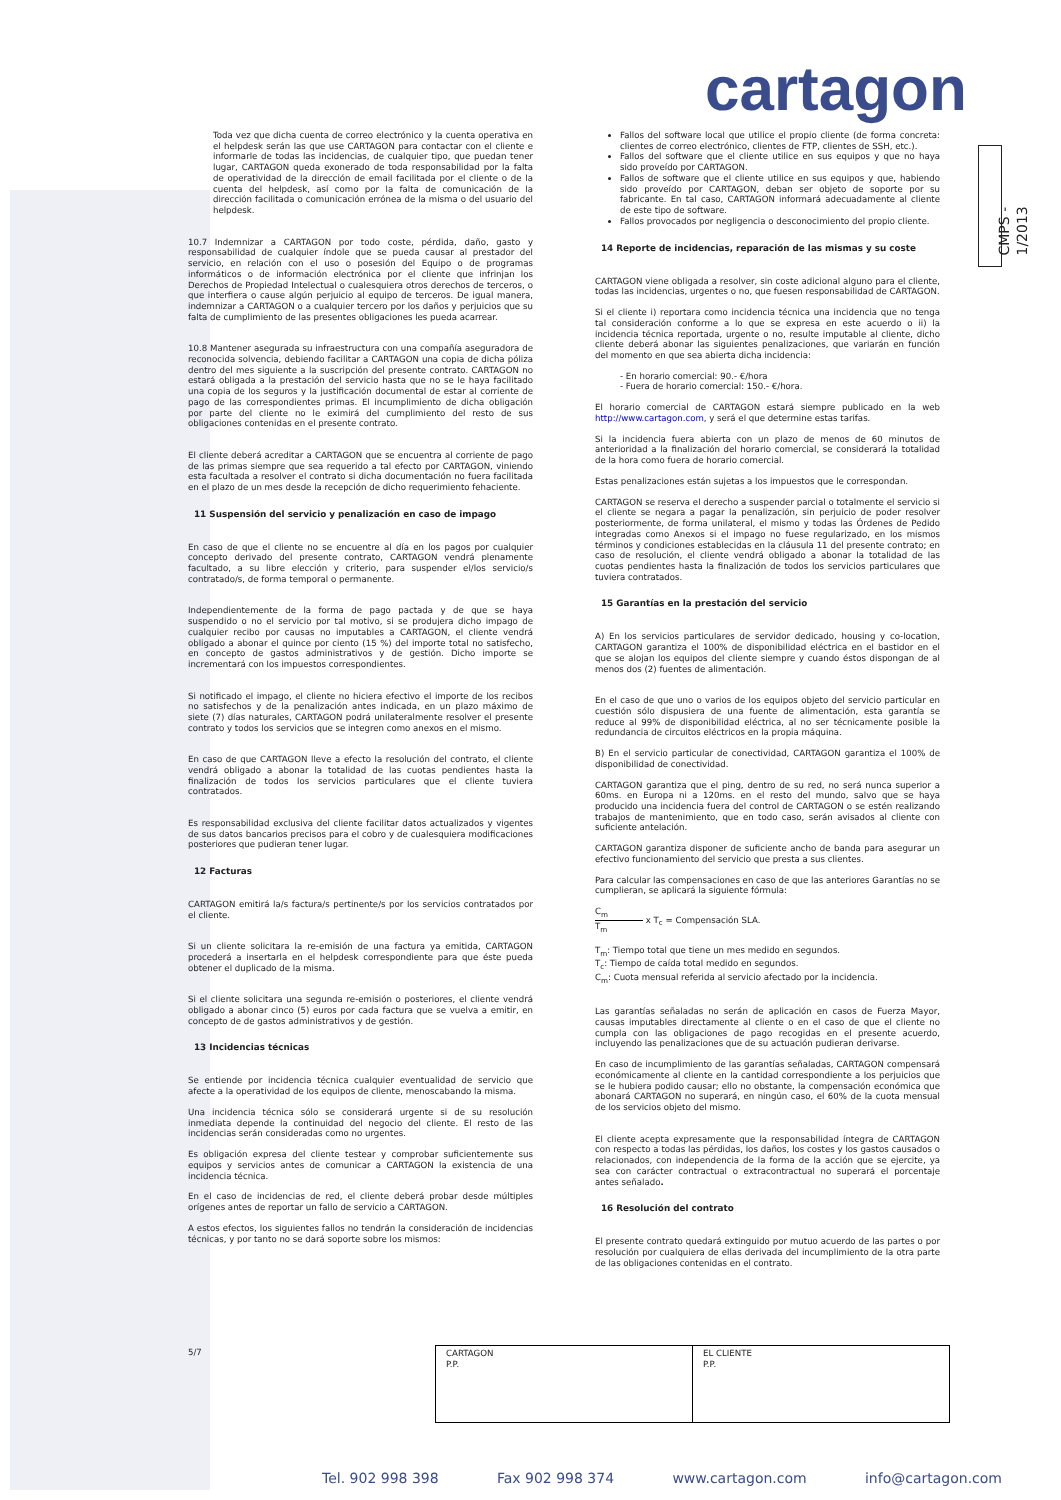cartagon
CMPS - 1/2013
Toda vez que dicha cuenta de correo electrónico y la cuenta operativa en el helpdesk serán las que use CARTAGON para contactar con el cliente e informarle de todas las incidencias, de cualquier tipo, que puedan tener lugar, CARTAGON queda exonerado de toda responsabilidad por la falta de operatividad de la dirección de email facilitada por el cliente o de la cuenta del helpdesk, así como por la falta de comunicación de la dirección facilitada o comunicación errónea de la misma o del usuario del helpdesk.
10.7 Indemnizar a CARTAGON por todo coste, pérdida, daño, gasto y responsabilidad de cualquier índole que se pueda causar al prestador del servicio, en relación con el uso o posesión del Equipo o de programas informáticos o de información electrónica por el cliente que infrinjan los Derechos de Propiedad Intelectual o cualesquiera otros derechos de terceros, o que interfiera o cause algún perjuicio al equipo de terceros. De igual manera, indemnizar a CARTAGON o a cualquier tercero por los daños y perjuicios que su falta de cumplimiento de las presentes obligaciones les pueda acarrear.
10.8 Mantener asegurada su infraestructura con una compañía aseguradora de reconocida solvencia, debiendo facilitar a CARTAGON una copia de dicha póliza dentro del mes siguiente a la suscripción del presente contrato. CARTAGON no estará obligada a la prestación del servicio hasta que no se le haya facilitado una copia de los seguros y la justificación documental de estar al corriente de pago de las correspondientes primas. El incumplimiento de dicha obligación por parte del cliente no le eximirá del cumplimiento del resto de sus obligaciones contenidas en el presente contrato.
El cliente deberá acreditar a CARTAGON que se encuentra al corriente de pago de las primas siempre que sea requerido a tal efecto por CARTAGON, viniendo esta facultada a resolver el contrato si dicha documentación no fuera facilitada en el plazo de un mes desde la recepción de dicho requerimiento fehaciente.
11 Suspensión del servicio y penalización en caso de impago
En caso de que el cliente no se encuentre al día en los pagos por cualquier concepto derivado del presente contrato, CARTAGON vendrá plenamente facultado, a su libre elección y criterio, para suspender el/los servicio/s contratado/s, de forma temporal o permanente.
Independientemente de la forma de pago pactada y de que se haya suspendido o no el servicio por tal motivo, si se produjera dicho impago de cualquier recibo por causas no imputables a CARTAGON, el cliente vendrá obligado a abonar el quince por ciento (15 %) del importe total no satisfecho, en concepto de gastos administrativos y de gestión. Dicho importe se incrementará con los impuestos correspondientes.
Si notificado el impago, el cliente no hiciera efectivo el importe de los recibos no satisfechos y de la penalización antes indicada, en un plazo máximo de siete (7) días naturales, CARTAGON podrá unilateralmente resolver el presente contrato y todos los servicios que se integren como anexos en el mismo.
En caso de que CARTAGON lleve a efecto la resolución del contrato, el cliente vendrá obligado a abonar la totalidad de las cuotas pendientes hasta la finalización de todos los servicios particulares que el cliente tuviera contratados.
Es responsabilidad exclusiva del cliente facilitar datos actualizados y vigentes de sus datos bancarios precisos para el cobro y de cualesquiera modificaciones posteriores que pudieran tener lugar.
12 Facturas
CARTAGON emitirá la/s factura/s pertinente/s por los servicios contratados por el cliente.
Si un cliente solicitara la re-emisión de una factura ya emitida, CARTAGON procederá a insertarla en el helpdesk correspondiente para que éste pueda obtener el duplicado de la misma.
Si el cliente solicitara una segunda re-emisión o posteriores, el cliente vendrá obligado a abonar cinco (5) euros por cada factura que se vuelva a emitir, en concepto de de gastos administrativos y de gestión.
13 Incidencias técnicas
Se entiende por incidencia técnica cualquier eventualidad de servicio que afecte a la operatividad de los equipos de cliente, menoscabando la misma.
Una incidencia técnica sólo se considerará urgente si de su resolución inmediata depende la continuidad del negocio del cliente. El resto de las incidencias serán consideradas como no urgentes.
Es obligación expresa del cliente testear y comprobar suficientemente sus equipos y servicios antes de comunicar a CARTAGON la existencia de una incidencia técnica.
En el caso de incidencias de red, el cliente deberá probar desde múltiples orígenes antes de reportar un fallo de servicio a CARTAGON.
A estos efectos, los siguientes fallos no tendrán la consideración de incidencias técnicas, y por tanto no se dará soporte sobre los mismos:
Fallos del software local que utilice el propio cliente (de forma concreta: clientes de correo electrónico, clientes de FTP, clientes de SSH, etc.).
Fallos del software que el cliente utilice en sus equipos y que no haya sido proveído por CARTAGON.
Fallos de software que el cliente utilice en sus equipos y que, habiendo sido proveído por CARTAGON, deban ser objeto de soporte por su fabricante. En tal caso, CARTAGON informará adecuadamente al cliente de este tipo de software.
Fallos provocados por negligencia o desconocimiento del propio cliente.
14 Reporte de incidencias, reparación de las mismas y su coste
CARTAGON viene obligada a resolver, sin coste adicional alguno para el cliente, todas las incidencias, urgentes o no, que fuesen responsabilidad de CARTAGON.
Si el cliente i) reportara como incidencia técnica una incidencia que no tenga tal consideración conforme a lo que se expresa en este acuerdo o ii) la incidencia técnica reportada, urgente o no, resulte imputable al cliente, dicho cliente deberá abonar las siguientes penalizaciones, que variarán en función del momento en que sea abierta dicha incidencia:
- En horario comercial: 90.- €/hora
- Fuera de horario comercial: 150.- €/hora.
El horario comercial de CARTAGON estará siempre publicado en la web http://www.cartagon.com, y será el que determine estas tarifas.
Si la incidencia fuera abierta con un plazo de menos de 60 minutos de anterioridad a la finalización del horario comercial, se considerará la totalidad de la hora como fuera de horario comercial.
Estas penalizaciones están sujetas a los impuestos que le correspondan.
CARTAGON se reserva el derecho a suspender parcial o totalmente el servicio si el cliente se negara a pagar la penalización, sin perjuicio de poder resolver posteriormente, de forma unilateral, el mismo y todas las Órdenes de Pedido integradas como Anexos si el impago no fuese regularizado, en los mismos términos y condiciones establecidas en la cláusula 11 del presente contrato; en caso de resolución, el cliente vendrá obligado a abonar la totalidad de las cuotas pendientes hasta la finalización de todos los servicios particulares que tuviera contratados.
15 Garantías en la prestación del servicio
A) En los servicios particulares de servidor dedicado, housing y co-location, CARTAGON garantiza el 100% de disponibilidad eléctrica en el bastidor en el que se alojan los equipos del cliente siempre y cuando éstos dispongan de al menos dos (2) fuentes de alimentación.
En el caso de que uno o varios de los equipos objeto del servicio particular en cuestión sólo dispusiera de una fuente de alimentación, esta garantía se reduce al 99% de disponibilidad eléctrica, al no ser técnicamente posible la redundancia de circuitos eléctricos en la propia máquina.
B) En el servicio particular de conectividad, CARTAGON garantiza el 100% de disponibilidad de conectividad.
CARTAGON garantiza que el ping, dentro de su red, no será nunca superior a 60ms. en Europa ni a 120ms. en el resto del mundo, salvo que se haya producido una incidencia fuera del control de CARTAGON o se estén realizando trabajos de mantenimiento, que en todo caso, serán avisados al cliente con suficiente antelación.
CARTAGON garantiza disponer de suficiente ancho de banda para asegurar un efectivo funcionamiento del servicio que presta a sus clientes.
Para calcular las compensaciones en caso de que las anteriores Garantías no se cumplieran, se aplicará la siguiente fórmula:
C<sub>m</sub> T<sub>m</sub> x T<sub>c</sub> = Compensación SLA.
T<sub>m</sub>: Tiempo total que tiene un mes medido en segundos.
T<sub>c</sub>: Tiempo de caída total medido en segundos.
C<sub>m</sub>: Cuota mensual referida al servicio afectado por la incidencia.
Las garantías señaladas no serán de aplicación en casos de Fuerza Mayor, causas imputables directamente al cliente o en el caso de que el cliente no cumpla con las obligaciones de pago recogidas en el presente acuerdo, incluyendo las penalizaciones que de su actuación pudieran derivarse.
En caso de incumplimiento de las garantías señaladas, CARTAGON compensará económicamente al cliente en la cantidad correspondiente a los perjuicios que se le hubiera podido causar; ello no obstante, la compensación económica que abonará CARTAGON no superará, en ningún caso, el 60% de la cuota mensual de los servicios objeto del mismo.
El cliente acepta expresamente que la responsabilidad íntegra de CARTAGON con respecto a todas las pérdidas, los daños, los costes y los gastos causados o relacionados, con independencia de la forma de la acción que se ejercite, ya sea con carácter contractual o extracontractual no superará el porcentaje antes señalado.
16 Resolución del contrato
El presente contrato quedará extinguido por mutuo acuerdo de las partes o por resolución por cualquiera de ellas derivada del incumplimiento de la otra parte de las obligaciones contenidas en el contrato.
5/7
| CARTAGON P.P. | EL CLIENTE P.P. |
Tel. 902 998 398 Fax 902 998 374 www.cartagon.com info@cartagon.com